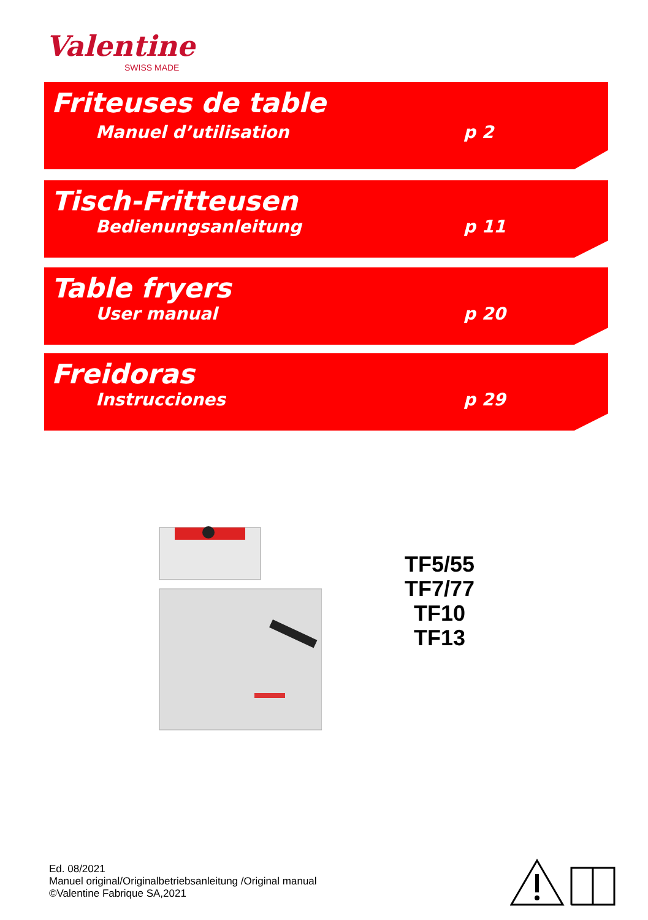Valentine
SWISS MADE
Friteuses de table
Manuel d’utilisation p 2
Tisch-Fritteusen
Bedienungsanleitung p 11
Table fryers
User manual p 20
Freidoras
Instrucciones p 29
TF5/55
TF7/77
TF10
TF13
Ed. 08/2021
Manuel original/Originalbetriebsanleitung /Original manual
©Valentine Fabrique SA,2021